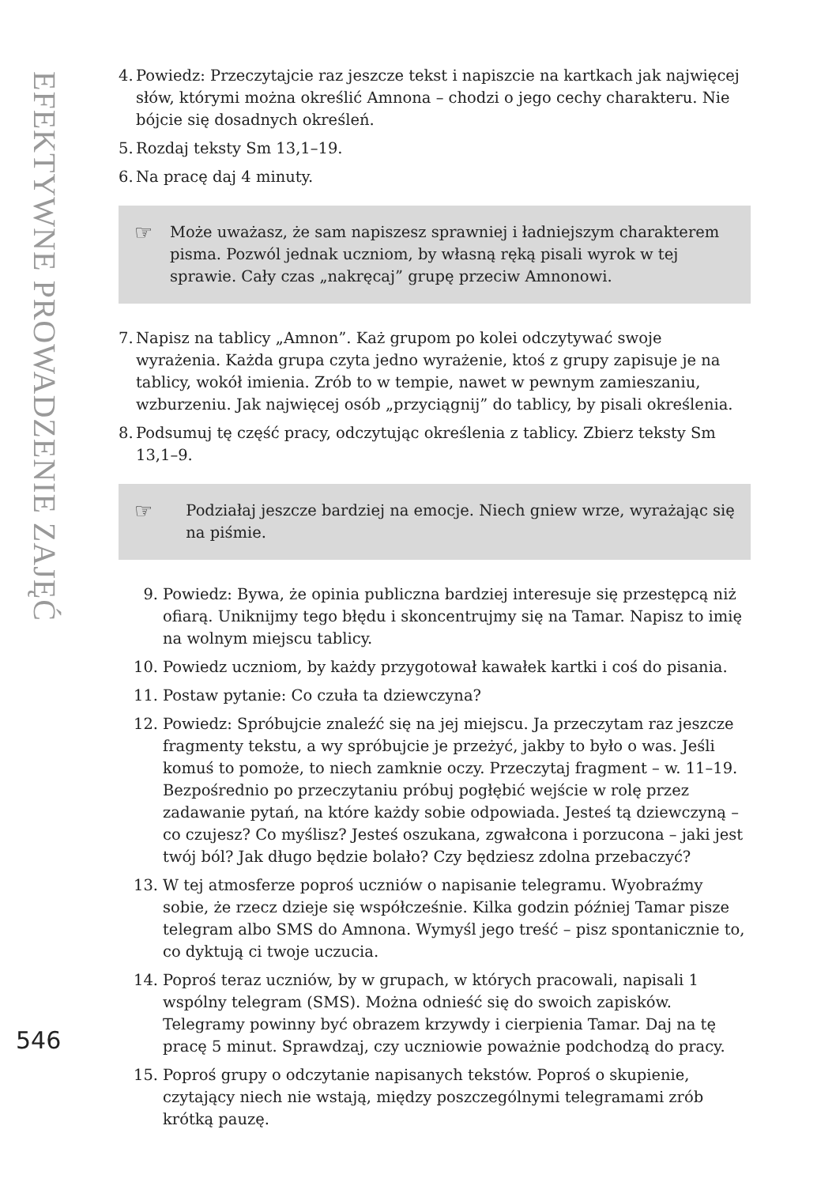EFEKTYWNE PROWADZENIE ZAJĘĆ
4. Powiedz: Przeczytajcie raz jeszcze tekst i napiszcie na kartkach jak najwięcej słów, którymi można określić Amnona – chodzi o jego cechy charakteru. Nie bójcie się dosadnych określeń.
5. Rozdaj teksty Sm 13,1–19.
6. Na pracę daj 4 minuty.
☞ Może uważasz, że sam napiszesz sprawniej i ładniejszym charakterem pisma. Pozwól jednak uczniom, by własną ręką pisali wyrok w tej sprawie. Cały czas „nakręcaj” grupę przeciw Amnonowi.
7. Napisz na tablicy „Amnon”. Każ grupom po kolei odczytywać swoje wyrażenia. Każda grupa czyta jedno wyrażenie, ktoś z grupy zapisuje je na tablicy, wokół imienia. Zrób to w tempie, nawet w pewnym zamieszaniu, wzburzeniu. Jak najwięcej osób „przyciągnij” do tablicy, by pisali określenia.
8. Podsumuj tę część pracy, odczytując określenia z tablicy. Zbierz teksty Sm 13,1–9.
☞ Podziałaj jeszcze bardziej na emocje. Niech gniew wrze, wyrażając się na piśmie.
9. Powiedz: Bywa, że opinia publiczna bardziej interesuje się przestępcą niż ofiarą. Uniknijmy tego błędu i skoncentrujmy się na Tamar. Napisz to imię na wolnym miejscu tablicy.
10. Powiedz uczniom, by każdy przygotował kawałek kartki i coś do pisania.
11. Postaw pytanie: Co czuła ta dziewczyna?
12. Powiedz: Spróbujcie znaleźć się na jej miejscu. Ja przeczytam raz jeszcze fragmenty tekstu, a wy spróbujcie je przeżyć, jakby to było o was. Jeśli komuś to pomoże, to niech zamknie oczy. Przeczytaj fragment – w. 11–19. Bezpośrednio po przeczytaniu próbuj pogłębić wejście w rolę przez zadawanie pytań, na które każdy sobie odpowiada. Jesteś tą dziewczyną – co czujesz? Co myślisz? Jesteś oszukana, zgwałcona i porzucona – jaki jest twój ból? Jak długo będzie bolało? Czy będziesz zdolna przebaczyć?
13. W tej atmosferze poproś uczniów o napisanie telegramu. Wyobraźmy sobie, że rzecz dzieje się współcześnie. Kilka godzin później Tamar pisze telegram albo SMS do Amnona. Wymyśl jego treść – pisz spontanicznie to, co dyktują ci twoje uczucia.
14. Poproś teraz uczniów, by w grupach, w których pracowali, napisali 1 wspólny telegram (SMS). Można odnieść się do swoich zapisków. Telegramy powinny być obrazem krzywdy i cierpienia Tamar. Daj na tę pracę 5 minut. Sprawdzaj, czy uczniowie poważnie podchodzą do pracy.
15. Poproś grupy o odczytanie napisanych tekstów. Poproś o skupienie, czytający niech nie wstają, między poszczególnymi telegramami zrób krótką pauzę.
546